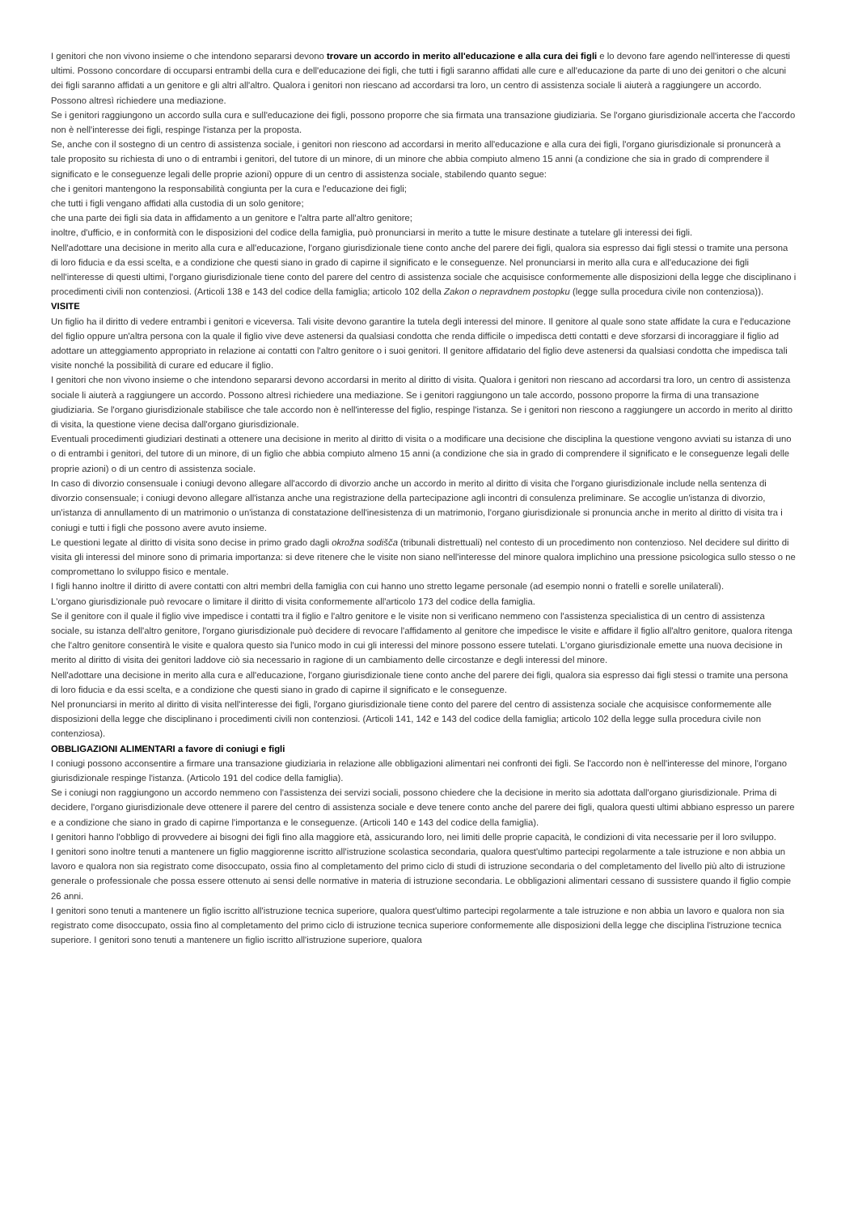I genitori che non vivono insieme o che intendono separarsi devono trovare un accordo in merito all'educazione e alla cura dei figli e lo devono fare agendo nell'interesse di questi ultimi. Possono concordare di occuparsi entrambi della cura e dell'educazione dei figli, che tutti i figli saranno affidati alle cure e all'educazione da parte di uno dei genitori o che alcuni dei figli saranno affidati a un genitore e gli altri all'altro. Qualora i genitori non riescano ad accordarsi tra loro, un centro di assistenza sociale li aiuterà a raggiungere un accordo. Possono altresì richiedere una mediazione.
Se i genitori raggiungono un accordo sulla cura e sull'educazione dei figli, possono proporre che sia firmata una transazione giudiziaria. Se l'organo giurisdizionale accerta che l'accordo non è nell'interesse dei figli, respinge l'istanza per la proposta.
Se, anche con il sostegno di un centro di assistenza sociale, i genitori non riescono ad accordarsi in merito all'educazione e alla cura dei figli, l'organo giurisdizionale si pronuncerà a tale proposito su richiesta di uno o di entrambi i genitori, del tutore di un minore, di un minore che abbia compiuto almeno 15 anni (a condizione che sia in grado di comprendere il significato e le conseguenze legali delle proprie azioni) oppure di un centro di assistenza sociale, stabilendo quanto segue:
che i genitori mantengono la responsabilità congiunta per la cura e l'educazione dei figli;
che tutti i figli vengano affidati alla custodia di un solo genitore;
che una parte dei figli sia data in affidamento a un genitore e l'altra parte all'altro genitore;
inoltre, d'ufficio, e in conformità con le disposizioni del codice della famiglia, può pronunciarsi in merito a tutte le misure destinate a tutelare gli interessi dei figli.
Nell'adottare una decisione in merito alla cura e all'educazione, l'organo giurisdizionale tiene conto anche del parere dei figli, qualora sia espresso dai figli stessi o tramite una persona di loro fiducia e da essi scelta, e a condizione che questi siano in grado di capirne il significato e le conseguenze. Nel pronunciarsi in merito alla cura e all'educazione dei figli nell'interesse di questi ultimi, l'organo giurisdizionale tiene conto del parere del centro di assistenza sociale che acquisisce conformemente alle disposizioni della legge che disciplinano i procedimenti civili non contenziosi. (Articoli 138 e 143 del codice della famiglia; articolo 102 della Zakon o nepravdnem postopku (legge sulla procedura civile non contenziosa)).
VISITE
Un figlio ha il diritto di vedere entrambi i genitori e viceversa. Tali visite devono garantire la tutela degli interessi del minore. Il genitore al quale sono state affidate la cura e l'educazione del figlio oppure un'altra persona con la quale il figlio vive deve astenersi da qualsiasi condotta che renda difficile o impedisca detti contatti e deve sforzarsi di incoraggiare il figlio ad adottare un atteggiamento appropriato in relazione ai contatti con l'altro genitore o i suoi genitori. Il genitore affidatario del figlio deve astenersi da qualsiasi condotta che impedisca tali visite nonché la possibilità di curare ed educare il figlio.
I genitori che non vivono insieme o che intendono separarsi devono accordarsi in merito al diritto di visita. Qualora i genitori non riescano ad accordarsi tra loro, un centro di assistenza sociale li aiuterà a raggiungere un accordo. Possono altresì richiedere una mediazione. Se i genitori raggiungono un tale accordo, possono proporre la firma di una transazione giudiziaria. Se l'organo giurisdizionale stabilisce che tale accordo non è nell'interesse del figlio, respinge l'istanza. Se i genitori non riescono a raggiungere un accordo in merito al diritto di visita, la questione viene decisa dall'organo giurisdizionale.
Eventuali procedimenti giudiziari destinati a ottenere una decisione in merito al diritto di visita o a modificare una decisione che disciplina la questione vengono avviati su istanza di uno o di entrambi i genitori, del tutore di un minore, di un figlio che abbia compiuto almeno 15 anni (a condizione che sia in grado di comprendere il significato e le conseguenze legali delle proprie azioni) o di un centro di assistenza sociale.
In caso di divorzio consensuale i coniugi devono allegare all'accordo di divorzio anche un accordo in merito al diritto di visita che l'organo giurisdizionale include nella sentenza di divorzio consensuale; i coniugi devono allegare all'istanza anche una registrazione della partecipazione agli incontri di consulenza preliminare. Se accoglie un'istanza di divorzio, un'istanza di annullamento di un matrimonio o un'istanza di constatazione dell'inesistenza di un matrimonio, l'organo giurisdizionale si pronuncia anche in merito al diritto di visita tra i coniugi e tutti i figli che possono avere avuto insieme.
Le questioni legate al diritto di visita sono decise in primo grado dagli okrožna sodišča (tribunali distrettuali) nel contesto di un procedimento non contenzioso. Nel decidere sul diritto di visita gli interessi del minore sono di primaria importanza: si deve ritenere che le visite non siano nell'interesse del minore qualora implichino una pressione psicologica sullo stesso o ne compromettano lo sviluppo fisico e mentale.
I figli hanno inoltre il diritto di avere contatti con altri membri della famiglia con cui hanno uno stretto legame personale (ad esempio nonni o fratelli e sorelle unilaterali).
L'organo giurisdizionale può revocare o limitare il diritto di visita conformemente all'articolo 173 del codice della famiglia.
Se il genitore con il quale il figlio vive impedisce i contatti tra il figlio e l'altro genitore e le visite non si verificano nemmeno con l'assistenza specialistica di un centro di assistenza sociale, su istanza dell'altro genitore, l'organo giurisdizionale può decidere di revocare l'affidamento al genitore che impedisce le visite e affidare il figlio all'altro genitore, qualora ritenga che l'altro genitore consentirà le visite e qualora questo sia l'unico modo in cui gli interessi del minore possono essere tutelati. L'organo giurisdizionale emette una nuova decisione in merito al diritto di visita dei genitori laddove ciò sia necessario in ragione di un cambiamento delle circostanze e degli interessi del minore.
Nell'adottare una decisione in merito alla cura e all'educazione, l'organo giurisdizionale tiene conto anche del parere dei figli, qualora sia espresso dai figli stessi o tramite una persona di loro fiducia e da essi scelta, e a condizione che questi siano in grado di capirne il significato e le conseguenze.
Nel pronunciarsi in merito al diritto di visita nell'interesse dei figli, l'organo giurisdizionale tiene conto del parere del centro di assistenza sociale che acquisisce conformemente alle disposizioni della legge che disciplinano i procedimenti civili non contenziosi. (Articoli 141, 142 e 143 del codice della famiglia; articolo 102 della legge sulla procedura civile non contenziosa).
OBBLIGAZIONI ALIMENTARI a favore di coniugi e figli
I coniugi possono acconsentire a firmare una transazione giudiziaria in relazione alle obbligazioni alimentari nei confronti dei figli. Se l'accordo non è nell'interesse del minore, l'organo giurisdizionale respinge l'istanza. (Articolo 191 del codice della famiglia).
Se i coniugi non raggiungono un accordo nemmeno con l'assistenza dei servizi sociali, possono chiedere che la decisione in merito sia adottata dall'organo giurisdizionale. Prima di decidere, l'organo giurisdizionale deve ottenere il parere del centro di assistenza sociale e deve tenere conto anche del parere dei figli, qualora questi ultimi abbiano espresso un parere e a condizione che siano in grado di capirne l'importanza e le conseguenze. (Articoli 140 e 143 del codice della famiglia).
I genitori hanno l'obbligo di provvedere ai bisogni dei figli fino alla maggiore età, assicurando loro, nei limiti delle proprie capacità, le condizioni di vita necessarie per il loro sviluppo.
I genitori sono inoltre tenuti a mantenere un figlio maggiorenne iscritto all'istruzione scolastica secondaria, qualora quest'ultimo partecipi regolarmente a tale istruzione e non abbia un lavoro e qualora non sia registrato come disoccupato, ossia fino al completamento del primo ciclo di studi di istruzione secondaria o del completamento del livello più alto di istruzione generale o professionale che possa essere ottenuto ai sensi delle normative in materia di istruzione secondaria. Le obbligazioni alimentari cessano di sussistere quando il figlio compie 26 anni.
I genitori sono tenuti a mantenere un figlio iscritto all'istruzione tecnica superiore, qualora quest'ultimo partecipi regolarmente a tale istruzione e non abbia un lavoro e qualora non sia registrato come disoccupato, ossia fino al completamento del primo ciclo di istruzione tecnica superiore conformemente alle disposizioni della legge che disciplina l'istruzione tecnica superiore. I genitori sono tenuti a mantenere un figlio iscritto all'istruzione superiore, qualora